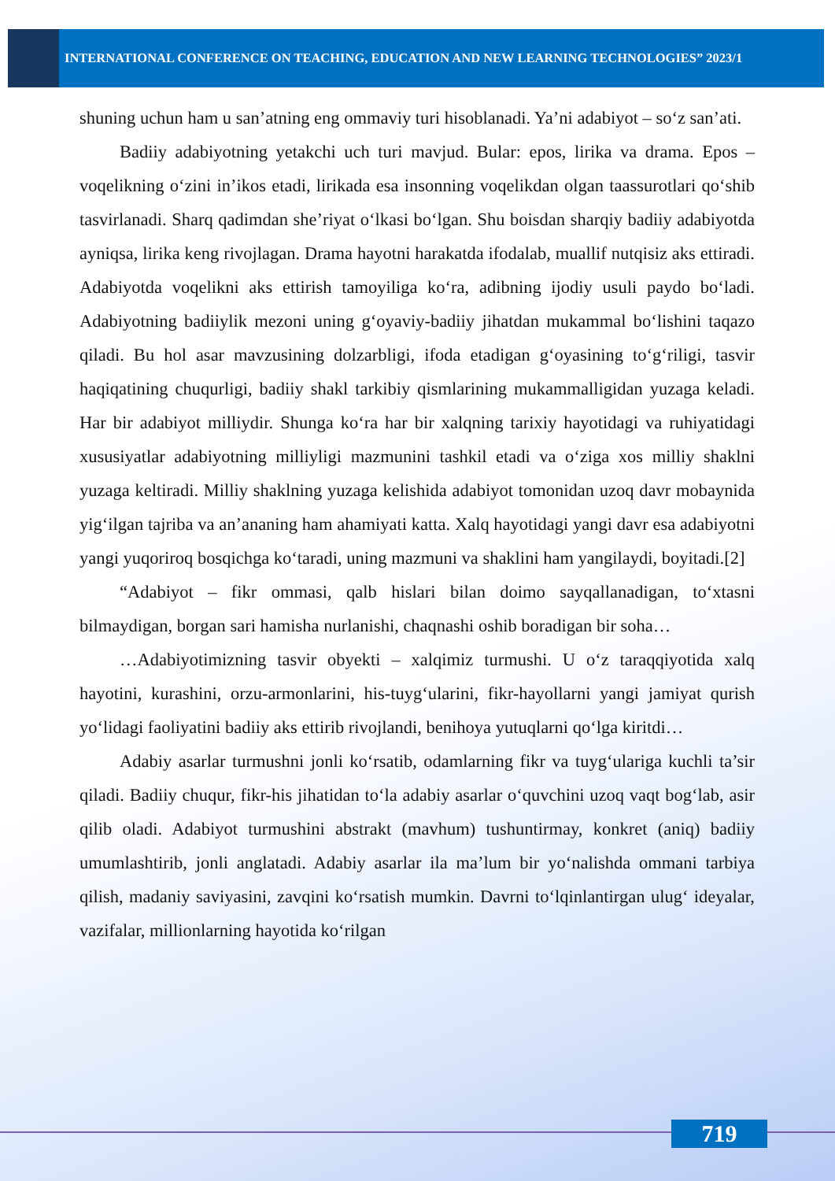INTERNATIONAL CONFERENCE ON TEACHING, EDUCATION AND NEW LEARNING TECHNOLOGIES” 2023/1
shuning uchun ham u san’atning eng ommaviy turi hisoblanadi. Ya’ni adabiyot – so‘z san’ati.
Badiiy adabiyotning yetakchi uch turi mavjud. Bular: epos, lirika va drama. Epos – voqelikning o‘zini in’ikos etadi, lirikada esa insonning voqelikdan olgan taassurotlari qo‘shib tasvirlanadi. Sharq qadimdan she’riyat o‘lkasi bo‘lgan. Shu boisdan sharqiy badiiy adabiyotda ayniqsa, lirika keng rivojlagan. Drama hayotni harakatda ifodalab, muallif nutqisiz aks ettiradi. Adabiyotda voqelikni aks ettirish tamoyiliga ko‘ra, adibning ijodiy usuli paydo bo‘ladi. Adabiyotning badiiylik mezoni uning g‘oyaviy-badiiy jihatdan mukammal bo‘lishini taqazo qiladi. Bu hol asar mavzusining dolzarbligi, ifoda etadigan g‘oyasining to‘g‘riligi, tasvir haqiqatining chuqurligi, badiiy shakl tarkibiy qismlarining mukammalligidan yuzaga keladi. Har bir adabiyot milliydir. Shunga ko‘ra har bir xalqning tarixiy hayotidagi va ruhiyatidagi xususiyatlar adabiyotning milliyligi mazmunini tashkil etadi va o‘ziga xos milliy shaklni yuzaga keltiradi. Milliy shaklning yuzaga kelishida adabiyot tomonidan uzoq davr mobaynida yig‘ilgan tajriba va an’ananing ham ahamiyati katta. Xalq hayotidagi yangi davr esa adabiyotni yangi yuqoriroq bosqichga ko‘taradi, uning mazmuni va shaklini ham yangilaydi, boyitadi.[2]
“Adabiyot – fikr ommasi, qalb hislari bilan doimo sayqallanadigan, to‘xtasni bilmaydigan, borgan sari hamisha nurlanishi, chaqnashi oshib boradigan bir soha…
…Adabiyotimizning tasvir obyekti – xalqimiz turmushi. U o‘z taraqqiyotida xalq hayotini, kurashini, orzu-armonlarini, his-tuyg‘ularini, fikr-hayollarni yangi jamiyat qurish yo‘lidagi faoliyatini badiiy aks ettirib rivojlandi, benihoya yutuqlarni qo‘lga kiritdi…
Adabiy asarlar turmushni jonli ko‘rsatib, odamlarning fikr va tuyg‘ulariga kuchli ta’sir qiladi. Badiiy chuqur, fikr-his jihatidan to‘la adabiy asarlar o‘quvchini uzoq vaqt bog‘lab, asir qilib oladi. Adabiyot turmushini abstrakt (mavhum) tushuntirmay, konkret (aniq) badiiy umumlashtirib, jonli anglatadi. Adabiy asarlar ila ma’lum bir yo‘nalishda ommani tarbiya qilish, madaniy saviyasini, zavqini ko‘rsatish mumkin. Davrni to‘lqinlantirgan ulug‘ ideyalar, vazifalar, millionlarning hayotida ko‘rilgan
719